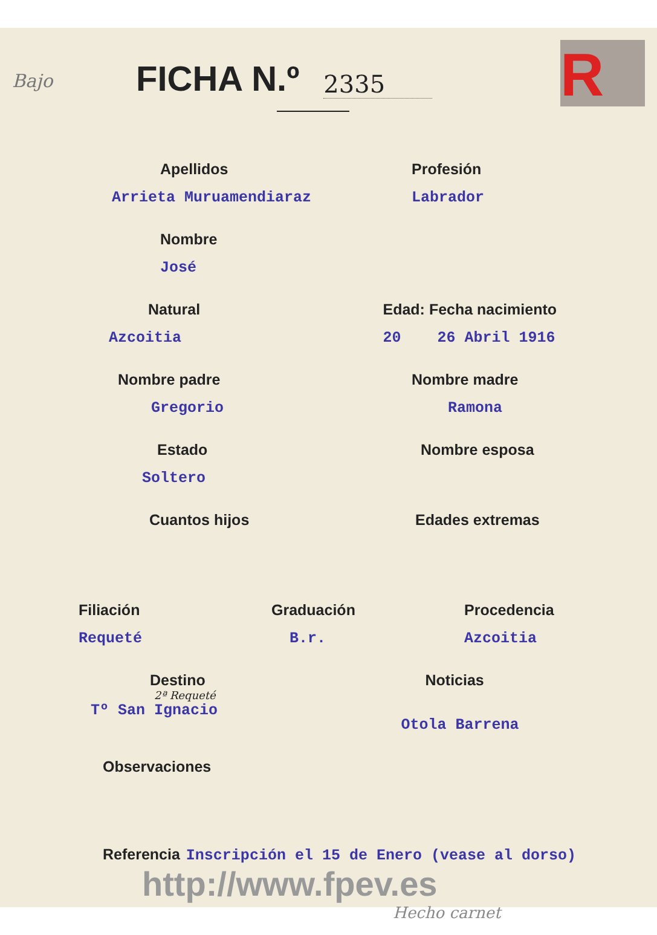Bajo R
FICHA N.º
2335
Apellidos
Arrieta Muruamendiaraz
Profesión
Labrador
Nombre
José
Natural
Azcoitia
Edad: Fecha nacimiento
20 26 Abril 1916
Nombre padre
Gregorio
Nombre madre
Ramona
Estado
Soltero
Nombre esposa
Cuantos hijos Edades extremas
Filiación
Requeté
Graduación
B.r.
Procedencia
Azcoitia
Destino
2ª Requeté
Tº San Ignacio
Noticias
Otola Barrena
Observaciones
Referencia Inscripción el 15 de Enero (vease al dorso)
http://www.fpev.es
Hecho carnet